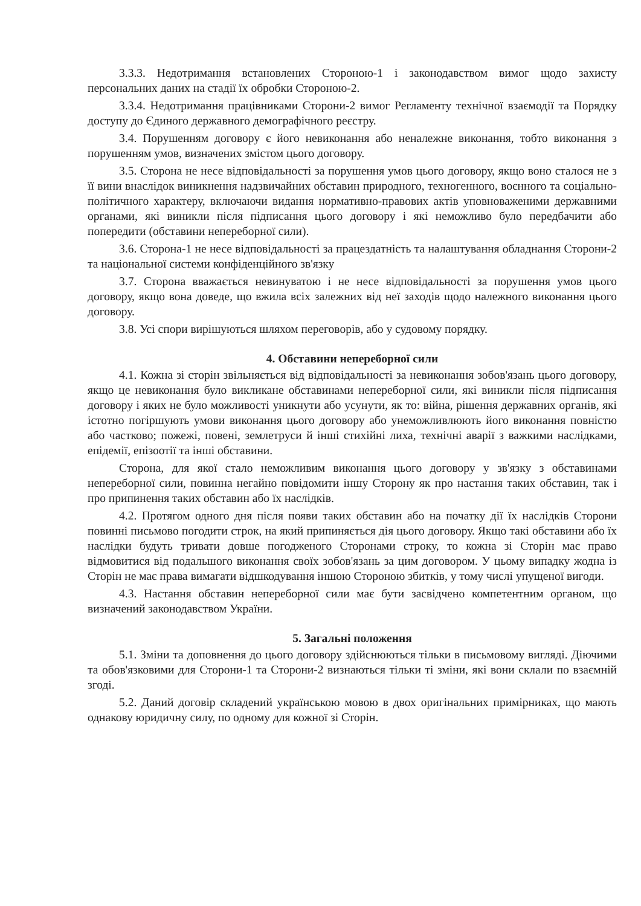3.3.3. Недотримання встановлених Стороною-1 і законодавством вимог щодо захисту персональних даних на стадії їх обробки Стороною-2.
3.3.4. Недотримання працівниками Сторони-2 вимог Регламенту технічної взаємодії та Порядку доступу до Єдиного державного демографічного реєстру.
3.4. Порушенням договору є його невиконання або неналежне виконання, тобто виконання з порушенням умов, визначених змістом цього договору.
3.5. Сторона не несе відповідальності за порушення умов цього договору, якщо воно сталося не з її вини внаслідок виникнення надзвичайних обставин природного, техногенного, воєнного та соціально-політичного характеру, включаючи видання нормативно-правових актів уповноваженими державними органами, які виникли після підписання цього договору і які неможливо було передбачити або попередити (обставини непереборної сили).
3.6. Сторона-1 не несе відповідальності за працездатність та налаштування обладнання Сторони-2 та національної системи конфіденційного зв'язку
3.7. Сторона вважається невинуватою і не несе відповідальності за порушення умов цього договору, якщо вона доведе, що вжила всіх залежних від неї заходів щодо належного виконання цього договору.
3.8. Усі спори вирішуються шляхом переговорів, або у судовому порядку.
4. Обставини непереборної сили
4.1. Кожна зі сторін звільняється від відповідальності за невиконання зобов'язань цього договору, якщо це невиконання було викликане обставинами непереборної сили, які виникли після підписання договору і яких не було можливості уникнути або усунути, як то: війна, рішення державних органів, які істотно погіршують умови виконання цього договору або унеможливлюють його виконання повністю або частково; пожежі, повені, землетруси й інші стихійні лиха, технічні аварії з важкими наслідками, епідемії, епізоотії та інші обставини.
Сторона, для якої стало неможливим виконання цього договору у зв'язку з обставинами непереборної сили, повинна негайно повідомити іншу Сторону як про настання таких обставин, так і про припинення таких обставин або їх наслідків.
4.2. Протягом одного дня після появи таких обставин або на початку дії їх наслідків Сторони повинні письмово погодити строк, на який припиняється дія цього договору. Якщо такі обставини або їх наслідки будуть тривати довше погодженого Сторонами строку, то кожна зі Сторін має право відмовитися від подальшого виконання своїх зобов'язань за цим договором. У цьому випадку жодна із Сторін не має права вимагати відшкодування іншою Стороною збитків, у тому числі упущеної вигоди.
4.3. Настання обставин непереборної сили має бути засвідчено компетентним органом, що визначений законодавством України.
5. Загальні положення
5.1. Зміни та доповнення до цього договору здійснюються тільки в письмовому вигляді. Діючими та обов'язковими для Сторони-1 та Сторони-2 визнаються тільки ті зміни, які вони склали по взаємній згоді.
5.2. Даний договір складений українською мовою в двох оригінальних примірниках, що мають однакову юридичну силу, по одному для кожної зі Сторін.